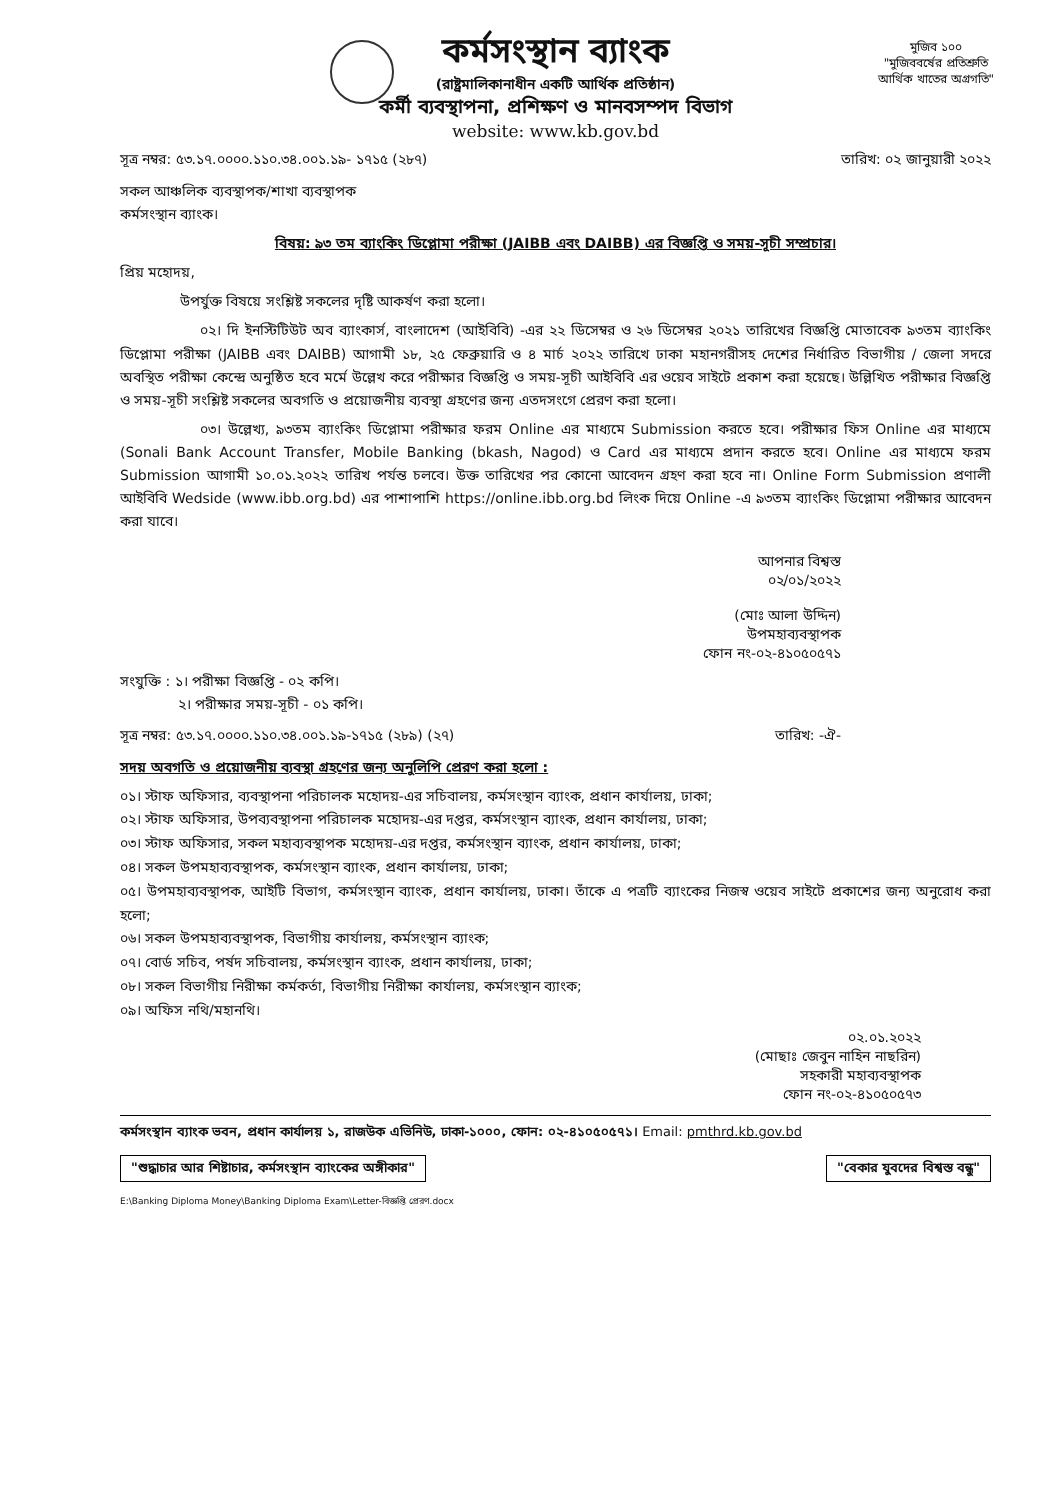মুজিব ১০০
"মুজিববর্ষের প্রতিশ্রুতি
আর্থিক খাতের অগ্রগতি"
কর্মসংস্থান ব্যাংক
(রাষ্ট্রমালিকানাধীন একটি আর্থিক প্রতিষ্ঠান)
কর্মী ব্যবস্থাপনা, প্রশিক্ষণ ও মানবসম্পদ বিভাগ
website: www.kb.gov.bd
সূত্র নম্বর: ৫৩.১৭.০০০০.১১০.৩৪.০০১.১৯- ১৭১৫ (২৮৭) তারিখ: ০২ জানুয়ারী ২০২২
সকল আঞ্চলিক ব্যবস্থাপক/শাখা ব্যবস্থাপক
কর্মসংস্থান ব্যাংক।
বিষয়: ৯৩ তম ব্যাংকিং ডিপ্লোমা পরীক্ষা (JAIBB এবং DAIBB) এর বিজ্ঞপ্তি ও সময়-সূচী সম্প্রচার।
প্রিয় মহোদয়,
উপর্যুক্ত বিষয়ে সংশ্লিষ্ট সকলের দৃষ্টি আকর্ষণ করা হলো।
০২। দি ইনস্টিটিউট অব ব্যাংকার্স, বাংলাদেশ (আইবিবি) -এর ২২ ডিসেম্বর ও ২৬ ডিসেম্বর ২০২১ তারিখের বিজ্ঞপ্তি মোতাবেক ৯৩তম ব্যাংকিং ডিপ্লোমা পরীক্ষা (JAIBB এবং DAIBB) আগামী ১৮, ২৫ ফেব্রুয়ারি ও ৪ মার্চ ২০২২ তারিখে ঢাকা মহানগরীসহ দেশের নির্ধারিত বিভাগীয় / জেলা সদরে অবস্থিত পরীক্ষা কেন্দ্রে অনুষ্ঠিত হবে মর্মে উল্লেখ করে পরীক্ষার বিজ্ঞপ্তি ও সময়-সূচী আইবিবি এর ওয়েব সাইটে প্রকাশ করা হয়েছে। উল্লিখিত পরীক্ষার বিজ্ঞপ্তি ও সময়-সূচী সংশ্লিষ্ট সকলের অবগতি ও প্রয়োজনীয় ব্যবস্থা গ্রহণের জন্য এতদসংগে প্রেরণ করা হলো।
০৩। উল্লেখ্য, ৯৩তম ব্যাংকিং ডিপ্লোমা পরীক্ষার ফরম Online এর মাধ্যমে Submission করতে হবে। পরীক্ষার ফিস Online এর মাধ্যমে (Sonali Bank Account Transfer, Mobile Banking (bkash, Nagod) ও Card এর মাধ্যমে প্রদান করতে হবে। Online এর মাধ্যমে ফরম Submission আগামী ১০.০১.২০২২ তারিখ পর্যন্ত চলবে। উক্ত তারিখের পর কোনো আবেদন গ্রহণ করা হবে না। Online Form Submission প্রণালী আইবিবি Wedside (www.ibb.org.bd) এর পাশাপাশি https://online.ibb.org.bd লিংক দিয়ে Online -এ ৯৩তম ব্যাংকিং ডিপ্লোমা পরীক্ষার আবেদন করা যাবে।
আপনার বিশ্বস্ত
০২/০১/২০২২
(মোঃ আলা উদ্দিন)
উপমহাব্যবস্থাপক
ফোন নং-০২-৪১০৫০৫৭১
সংযুক্তি : ১। পরীক্ষা বিজ্ঞপ্তি - ০২ কপি।
২। পরীক্ষার সময়-সূচী - ০১ কপি।
সূত্র নম্বর: ৫৩.১৭.০০০০.১১০.৩৪.০০১.১৯-১৭১৫ (২৮৯) (২৭) তারিখ: -ঐ-
সদয় অবগতি ও প্রয়োজনীয় ব্যবস্থা গ্রহণের জন্য অনুলিপি প্রেরণ করা হলো :
০১। স্টাফ অফিসার, ব্যবস্থাপনা পরিচালক মহোদয়-এর সচিবালয়, কর্মসংস্থান ব্যাংক, প্রধান কার্যালয়, ঢাকা;
০২। স্টাফ অফিসার, উপব্যবস্থাপনা পরিচালক মহোদয়-এর দপ্তর, কর্মসংস্থান ব্যাংক, প্রধান কার্যালয়, ঢাকা;
০৩। স্টাফ অফিসার, সকল মহাব্যবস্থাপক মহোদয়-এর দপ্তর, কর্মসংস্থান ব্যাংক, প্রধান কার্যালয়, ঢাকা;
০৪। সকল উপমহাব্যবস্থাপক, কর্মসংস্থান ব্যাংক, প্রধান কার্যালয়, ঢাকা;
০৫। উপমহাব্যবস্থাপক, আইটি বিভাগ, কর্মসংস্থান ব্যাংক, প্রধান কার্যালয়, ঢাকা। তাঁকে এ পত্রটি ব্যাংকের নিজস্ব ওয়েব সাইটে প্রকাশের জন্য অনুরোধ করা হলো;
০৬। সকল উপমহাব্যবস্থাপক, বিভাগীয় কার্যালয়, কর্মসংস্থান ব্যাংক;
০৭। বোর্ড সচিব, পর্ষদ সচিবালয়, কর্মসংস্থান ব্যাংক, প্রধান কার্যালয়, ঢাকা;
০৮। সকল বিভাগীয় নিরীক্ষা কর্মকর্তা, বিভাগীয় নিরীক্ষা কার্যালয়, কর্মসংস্থান ব্যাংক;
০৯। অফিস নথি/মহানথি।
০২.০১.২০২২
(মোছাঃ জেবুন নাহিন নাছরিন)
সহকারী মহাব্যবস্থাপক
ফোন নং-০২-৪১০৫০৫৭৩
কর্মসংস্থান ব্যাংক ভবন, প্রধান কার্যালয় ১, রাজউক এভিনিউ, ঢাকা-১০০০, ফোন: ০২-৪১০৫০৫৭১। Email: pmthrd.kb.gov.bd
"শুদ্ধাচার আর শিষ্টাচার, কর্মসংস্থান ব্যাংকের অঙ্গীকার" "বেকার যুবদের বিশ্বস্ত বন্ধু"
E:\Banking Diploma Money\Banking Diploma Exam\Letter-বিজ্ঞপ্তি প্রেরণ.docx